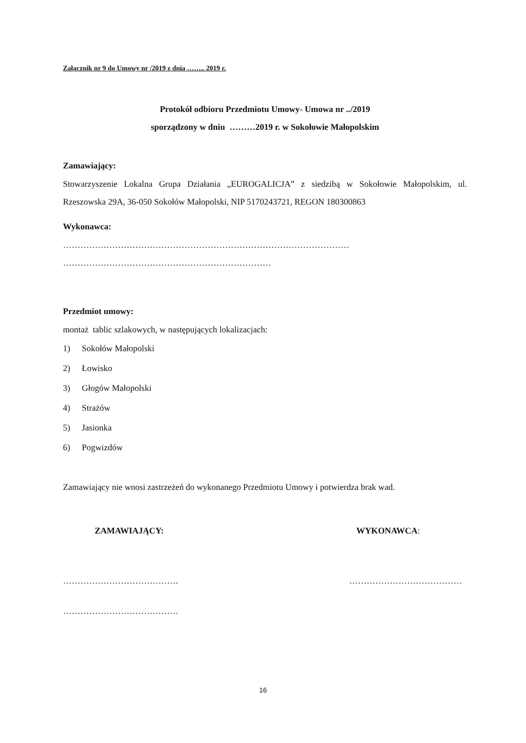Załącznik nr 9 do Umowy nr /2019 z dnia …….. 2019 r.
Protokół odbioru Przedmiotu Umowy- Umowa nr ../2019
sporządzony w dniu ………2019 r. w Sokołowie Małopolskim
Zamawiający:
Stowarzyszenie Lokalna Grupa Działania „EUROGALICJA” z siedzibą w Sokołowie Małopolskim, ul. Rzeszowska 29A, 36-050 Sokołów Małopolski, NIP 5170243721, REGON 180300863
Wykonawca:
………………………………………………………………………………………
………………………………………………………………
Przedmiot umowy:
montaż tablic szlakowych, w następujących lokalizacjach:
1) Sokołów Małopolski
2) Łowisko
3) Głogów Małopolski
4) Strażów
5) Jasionka
6) Pogwizdów
Zamawiający nie wnosi zastrzeżeń do wykonanego Przedmiotu Umowy i potwierdza brak wad.
ZAMAWIAJĄCY: WYKONAWCA:
…………………………………. …………………………………
………………………………….
16